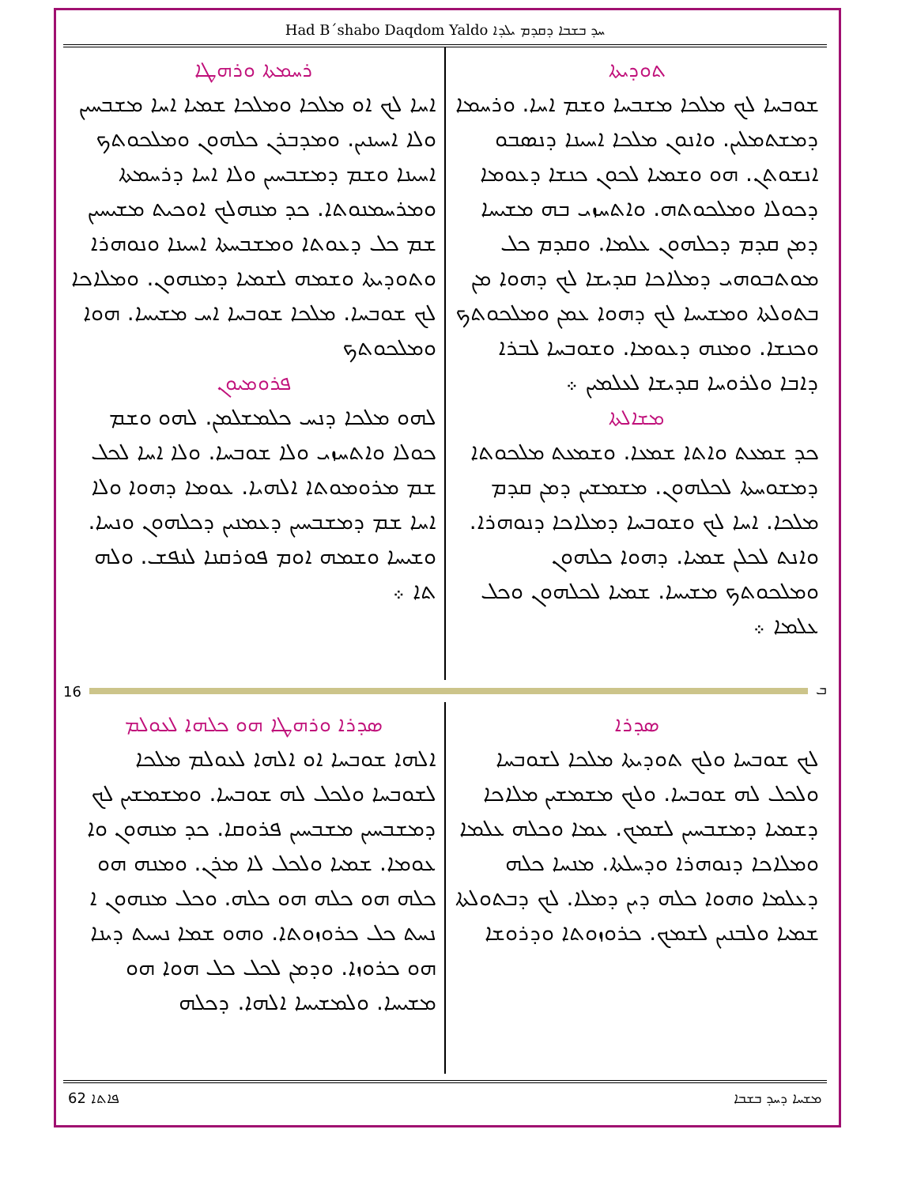Had B´shabo Daqdom Yaldo ܚܕ ܒܫܒܐ ܕܩܕܡ ܝܠܕܐ
ܬܘܕܝܬܐ
ܫܘܒܚܐ ܠܟ ܡܠܟܐ ܡܫܒܚܐ ܘܫܡ ܐܚܐ. ܘܪܚܡܐ ܕܡܫܬܡܠܝܢ. ܘܐܢܘܢ ܡܠܟܐ ܐܚܝܢܐ ܕܢܣܒܘ ܐܢܫܘܬܢ. ܗܘ ܘܫܡܝܐ ܠܟܘܢ ܟܢܫܐ ܕܥܘܡܐ ܕܟܘܠܐ ܘܡܠܟܘܬܗ. ܘܐܬܚܙܝ ܒܗ ܡܫܝܚܐ ܕܡܢ ܩܕܡ ܕܟܠܗܘܢ ܥܠܡܐ. ܘܩܕܡ ܟܠ ܡܘܬܒܘܗܝ ܕܡܠܐܟܐ ܩܕܝܫܐ ܠܟ ܕܗܘܐ ܡܢ ܒܬܘܠܬܐ ܘܡܫܝܚܐ ܠܟ ܕܗܘܐ ܥܡܢ ܘܡܠܟܘܬܟ ܘܟܢܫܐ. ܘܡܢܗ ܕܥܘܡܐ. ܘܫܘܒܚܐ ܠܒܪܐ ܕܐܒܐ ܘܠܪܘܚܐ ܩܕܝܫܐ ܠܥܠܡܝܢ ܀
ܡܫܐܠܬܐ
ܟܕ ܫܡܥܬ ܘܐܬܐ ܫܡܥܐ. ܘܫܡܥܬ ܡܠܟܘܬܐ ܕܡܫܘܚܬܐ ܠܟܠܗܘܢ. ܡܫܡܫܝܢ ܕܡܢ ܩܕܡ ܡܠܟܐ. ܐܚܐ ܠܟ ܘܫܘܒܚܐ ܕܡܠܐܟܐ ܕܢܘܗܪܐ. ܘܐܢܬ ܠܟܠܢ ܫܡܝܐ. ܕܗܘܐ ܟܠܗܘܢ ܘܡܠܟܘܬܟ ܡܫܝܚܐ. ܫܡܝܐ ܠܟܠܗܘܢ ܘܟܠ ܥܠܡܐ ܀
ܪܚܡܬܐ ܘܪܗܛܐ
ܐܚܐ ܠܟ ܐܘ ܡܠܟܐ ܘܡܠܟܐ ܫܡܝܐ ܐܚܐ ܡܫܒܚܝܢ ܘܠܐ ܐܚܝܢܝܢ. ܘܡܕܒܪܢ ܟܠܗܘܢ ܘܡܠܟܘܬܟ ܐܚܝܢܐ ܘܫܡ ܕܡܫܒܚܝܢ ܘܠܐ ܐܚܐ ܕܪܚܡܬܐ ܘܡܪܚܡܢܘܬܐ. ܟܕ ܡܢܗܠܟ ܐܘܟܝܬ ܡܫܝܚܝܢ ܫܡ ܟܠ ܕܥܘܬܐ ܘܡܫܒܚܬܐ ܐܚܝܢܐ ܘܢܘܗܪܐ ܘܬܘܕܝܬܐ ܘܫܡܗ ܠܫܡܝܐ ܕܡܢܗܘܢ. ܘܡܠܐܟܐ ܠܟ ܫܘܒܚܐ. ܡܠܟܐ ܫܘܒܚܐ ܐܚ ܡܫܝܚܐ. ܗܘܐ ܘܡܠܟܘܬܟ
ܦܪܘܡܝܘܢ
ܠܗܘ ܡܠܟܐ ܕܢܚ ܟܠܡܫܠܡܢ. ܠܗܘ ܘܫܡ ܟܘܠܐ ܘܐܬܚܙܝ ܘܠܐ ܫܘܒܚܐ. ܘܠܐ ܐܚܐ ܠܟܠ ܫܡ ܡܪܘܡܘܬܐ ܐܠܗܝܐ. ܥܘܡܐ ܕܗܘܐ ܘܠܐ ܐܚܐ ܫܡ ܕܡܫܒܚܝܢ ܕܥܡܢܝܢ ܕܟܠܗܘܢ ܘܢܚܐ. ܘܫܝܚܐ ܘܫܡܗ ܐܘܡ ܦܘܪܩܢܐ ܠܢܦܫ. ܘܠܗ ܬܐ ܀
16 ܒ
ܣܕܪܐ
ܠܟ ܫܘܒܚܐ ܘܠܟ ܬܘܕܝܬܐ ܡܠܟܐ ܠܫܘܒܚܐ ܘܠܟܠ ܠܗ ܫܘܒܚܐ. ܘܠܟ ܡܫܡܫܝܢ ܡܠܐܟܐ ܕܫܡܝܐ ܕܡܫܒܚܝܢ ܠܫܡܟ. ܥܡܐ ܘܟܠܗ ܥܠܡܐ ܘܡܠܐܟܐ ܕܢܘܗܪܐ ܘܕܚܠܬܐ. ܡܢܚܐ ܟܠܗ ܕܥܠܡܐ ܘܗܘܐ ܟܠܗ ܕܝܢ ܕܡܠܐ. ܠܟ ܕܒܬܘܠܬܐ ܫܡܝܐ ܘܠܒܢܝܢ ܠܫܡܟ. ܟܪܘܙܘܬܐ ܘܕܪܘܫܐ
ܣܕܪܐ ܘܪܗܛܐ ܗܘ ܟܠܗܐ ܠܥܘܠܡ
ܐܠܗܐ ܫܘܒܚܐ ܐܘ ܐܠܗܐ ܠܥܘܠܡ ܡܠܟܐ ܠܫܘܒܚܐ ܘܠܟܠ ܠܗ ܫܘܒܚܐ. ܘܡܫܡܫܝܢ ܠܟ ܕܡܫܒܚܝܢ ܡܫܒܚܝܢ ܦܪܘܩܐ. ܟܕ ܡܢܗܘܢ ܘܐ ܥܘܡܐ. ܫܡܝܐ ܘܠܟܠ ܠܐ ܡܪܢ. ܘܡܢܗ ܗܘ ܟܠܗ ܗܘ ܟܠܗ ܗܘ ܟܠܗ. ܘܟܠ ܡܢܗܘܢ ܐ ܢܚܬ ܟܠ ܟܪܘܙܘܬܐ. ܘܗܘ ܫܡܐ ܢܚܝܬ ܕܝܢܐ ܗܘ ܟܪܘܙܐ. ܘܕܡܢ ܠܟܠ ܟܠ ܗܘܐ ܗܘ ܡܫܝܚܐ. ܘܠܡܫܝܚܐ ܐܠܗܐ. ܕܟܠܗ
62 ܦܐܬܐ ܡܫܚܐ ܕܚܕ ܒܫܒܐ